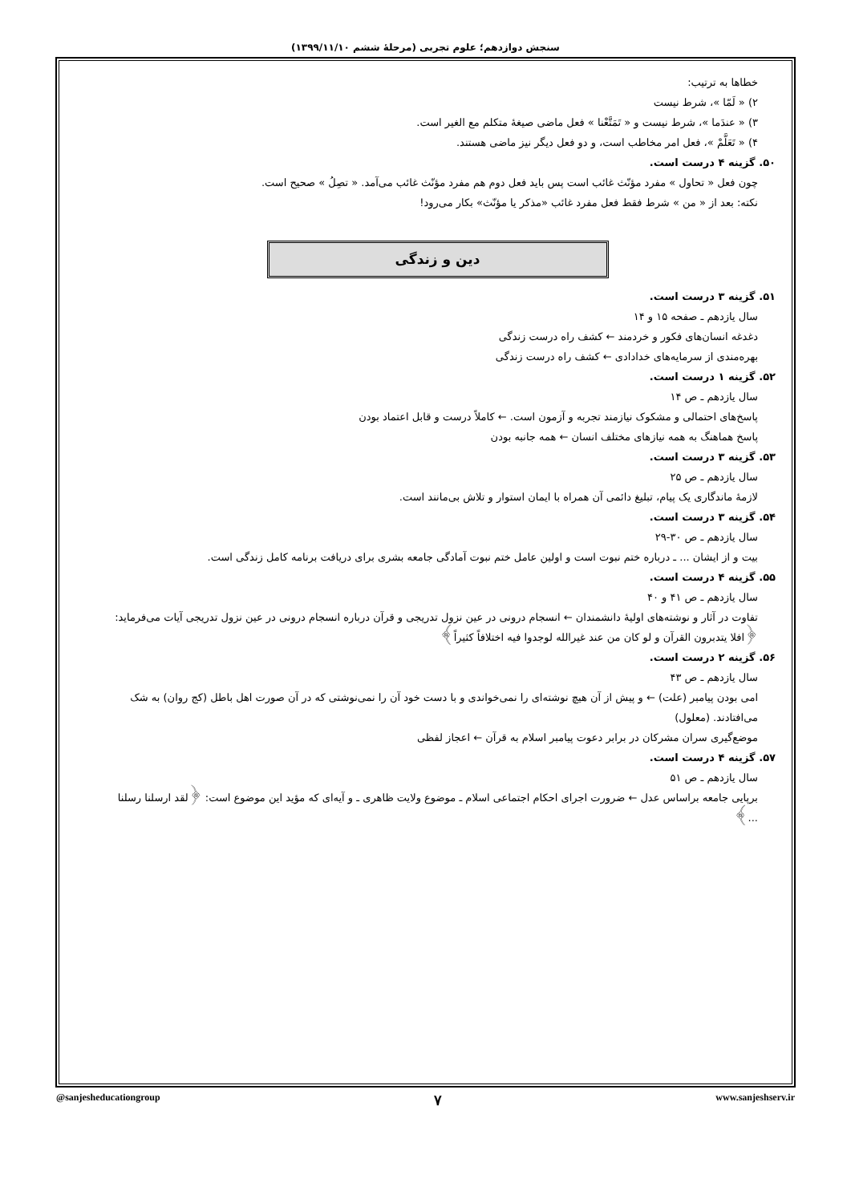سنجش دوازدهم؛ علوم تجربی (مرحلهٔ ششم ۱۳۹۹/۱۱/۱۰)
خطاها به ترتیب:
۲) « لَمّا »، شرط نیست
۳) « عندَما »، شرط نیست و « تَمَتَّعْنا » فعل ماضی صیغهٔ متکلم مع الغیر است.
۴) « تَعَلَّمْ »، فعل امر مخاطب است، و دو فعل دیگر نیز ماضی هستند.
۵۰. گزینه ۴ درست است.
چون فعل « تحاول » مفرد مؤنّث غائب است پس باید فعل دوم هم مفرد مؤنّث غائب می‌آمد. « تصِلُ » صحیح است.
نکته: بعد از « من » شرط فقط فعل مفرد غائب «مذکر یا مؤنّث» بکار می‌رود!
دین و زندگی
۵۱. گزینه ۳ درست است.
سال یازدهم ـ صفحه ۱۵ و ۱۴
دغدغه انسان‌های فکور و خردمند ← کشف راه درست زندگی
بهره‌مندی از سرمایه‌های خدادادی ← کشف راه درست زندگی
۵۲. گزینه ۱ درست است.
سال یازدهم ـ ص ۱۴
پاسخ‌های احتمالی و مشکوک نیازمند تجربه و آزمون است. ← کاملاً درست و قابل اعتماد بودن
پاسخ هماهنگ به همه نیازهای مختلف انسان ← همه جانبه بودن
۵۳. گزینه ۳ درست است.
سال یازدهم ـ ص ۲۵
لازمهٔ ماندگاری یک پیام، تبلیغ دائمی آن همراه با ایمان استوار و تلاش بی‌مانند است.
۵۴. گزینه ۳ درست است.
سال یازدهم ـ ص ۳۰-۲۹
بیت و از ایشان ... ـ درباره ختم نبوت است و اولین عامل ختم نبوت آمادگی جامعه بشری برای دریافت برنامه کامل زندگی است.
۵۵. گزینه ۴ درست است.
سال یازدهم ـ ص ۴۱ و ۴۰
تفاوت در آثار و نوشته‌های اولیهٔ دانشمندان ← انسجام درونی در عین نزول تدریجی و قرآن درباره انسجام درونی در عین نزول تدریجی آیات می‌فرماید: ﴿افلا یتدبرون القرآن و لو کان من عند غیرالله لوجدوا فیه اختلافاً کثیراً﴾
۵۶. گزینه ۲ درست است.
سال یازدهم ـ ص ۴۳
امی بودن پیامبر (علت) ← و پیش از آن هیچ نوشته‌ای را نمی‌خواندی و با دست خود آن را نمی‌نوشتی که در آن صورت اهل باطل (کج روان) به شک می‌افتادند. (معلول)
موضع‌گیری سران مشرکان در برابر دعوت پیامبر اسلام به قرآن ← اعجاز لفظی
۵۷. گزینه ۴ درست است.
سال یازدهم ـ ص ۵۱
برپایی جامعه براساس عدل ← ضرورت اجرای احکام اجتماعی اسلام ـ موضوع ولایت ظاهری ـ و آیه‌ای که مؤید این موضوع است: ﴿لقد ارسلنا رسلنا ...﴾
@sanjesheducationgroup ۷ www.sanjeshserv.ir